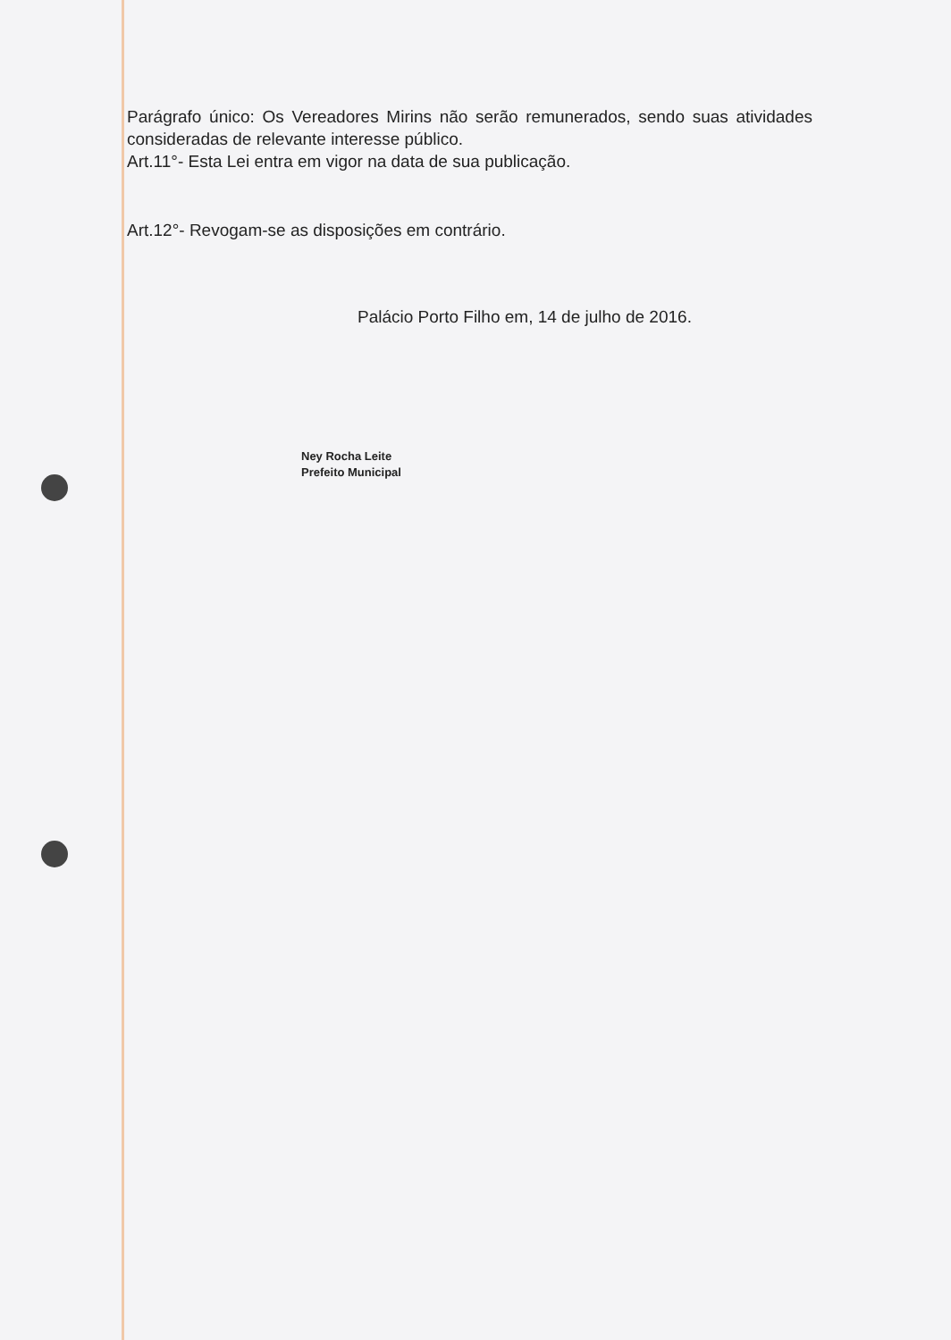Parágrafo único: Os Vereadores Mirins não serão remunerados, sendo suas atividades consideradas de relevante interesse público.
Art.11°- Esta Lei entra em vigor na data de sua publicação.
Art.12°- Revogam-se as disposições em contrário.
Palácio Porto Filho em, 14 de julho de 2016.
Ney Rocha Leite
Prefeito Municipal